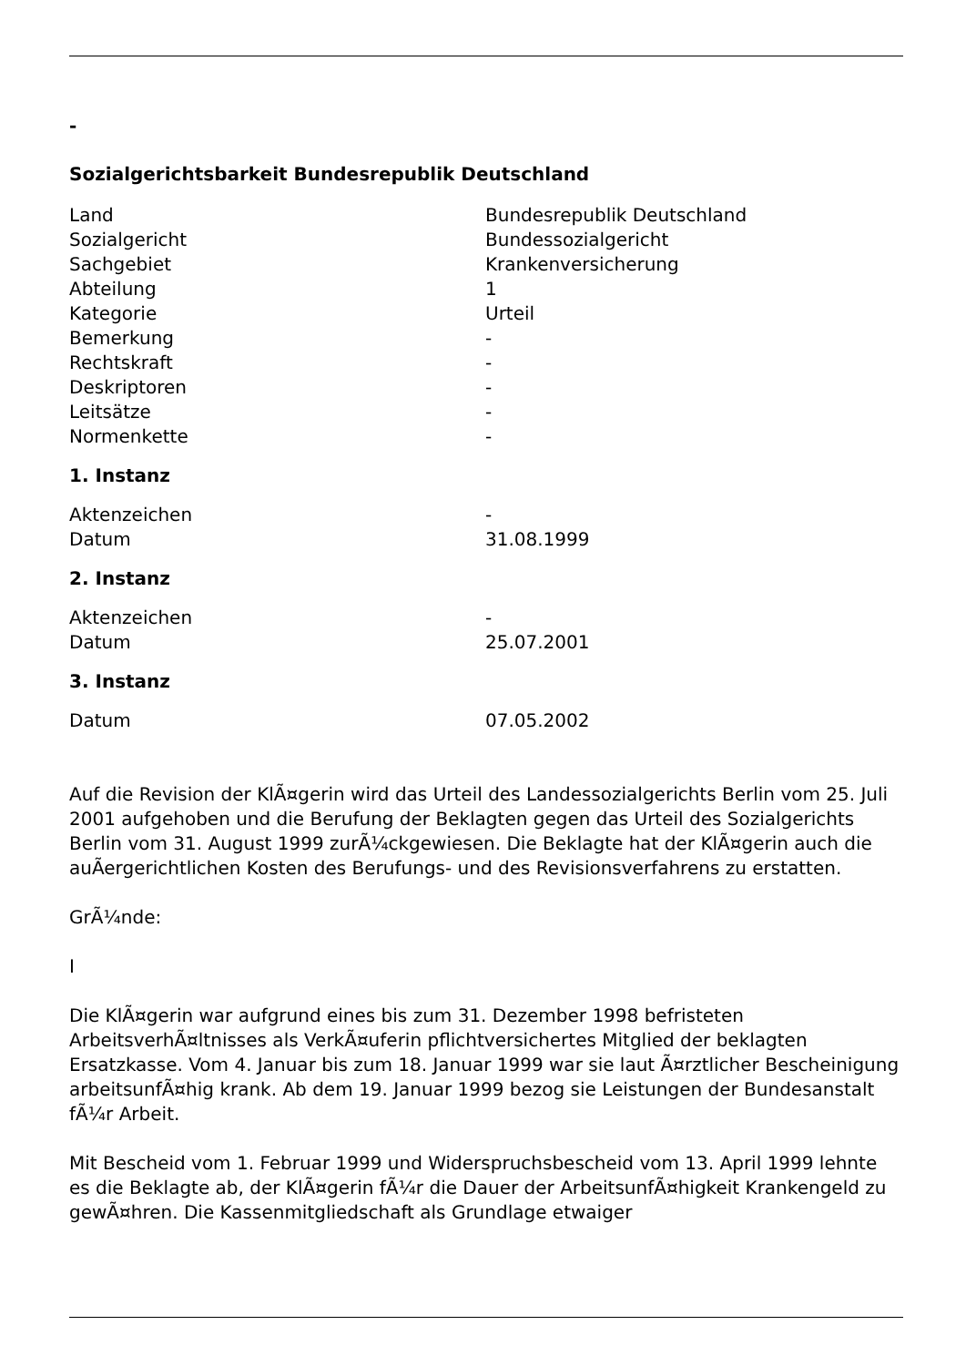-
Sozialgerichtsbarkeit Bundesrepublik Deutschland
| Land | Bundesrepublik Deutschland |
| Sozialgericht | Bundessozialgericht |
| Sachgebiet | Krankenversicherung |
| Abteilung | 1 |
| Kategorie | Urteil |
| Bemerkung | - |
| Rechtskraft | - |
| Deskriptoren | - |
| Leitsätze | - |
| Normenkette | - |
1. Instanz
| Aktenzeichen | - |
| Datum | 31.08.1999 |
2. Instanz
| Aktenzeichen | - |
| Datum | 25.07.2001 |
3. Instanz
| Datum | 07.05.2002 |
Auf die Revision der KlÃ¤gerin wird das Urteil des Landessozialgerichts Berlin vom 25. Juli 2001 aufgehoben und die Berufung der Beklagten gegen das Urteil des Sozialgerichts Berlin vom 31. August 1999 zurÃ¼ckgewiesen. Die Beklagte hat der KlÃ¤gerin auch die auÃergerichtlichen Kosten des Berufungs- und des Revisionsverfahrens zu erstatten.
GrÃ¼nde:
I
Die KlÃ¤gerin war aufgrund eines bis zum 31. Dezember 1998 befristeten ArbeitsverhÃ¤ltnisses als VerkÃ¤uferin pflichtversichertes Mitglied der beklagten Ersatzkasse. Vom 4. Januar bis zum 18. Januar 1999 war sie laut Ã¤rztlicher Bescheinigung arbeitsunfÃ¤hig krank. Ab dem 19. Januar 1999 bezog sie Leistungen der Bundesanstalt fÃ¼r Arbeit.
Mit Bescheid vom 1. Februar 1999 und Widerspruchsbescheid vom 13. April 1999 lehnte es die Beklagte ab, der KlÃ¤gerin fÃ¼r die Dauer der ArbeitsunfÃ¤higkeit Krankengeld zu gewÃ¤hren. Die Kassenmitgliedschaft als Grundlage etwaiger